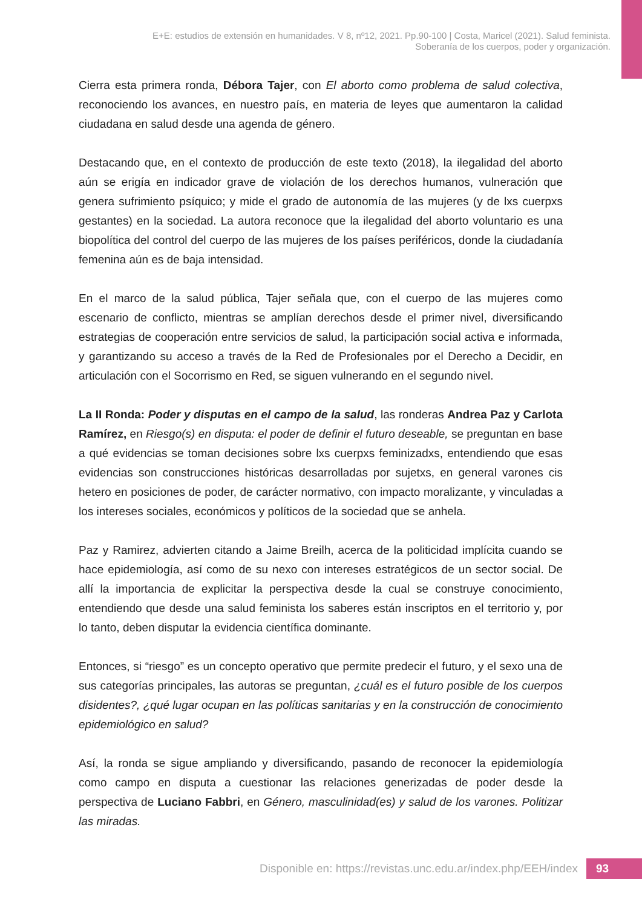E+E: estudios de extensión en humanidades. V 8, nº12, 2021. Pp.90-100 | Costa, Maricel (2021). Salud feminista.
Soberanía de los cuerpos, poder y organización.
Cierra esta primera ronda, Débora Tajer, con El aborto como problema de salud colectiva, reconociendo los avances, en nuestro país, en materia de leyes que aumentaron la calidad ciudadana en salud desde una agenda de género.
Destacando que, en el contexto de producción de este texto (2018), la ilegalidad del aborto aún se erigía en indicador grave de violación de los derechos humanos, vulneración que genera sufrimiento psíquico; y mide el grado de autonomía de las mujeres (y de lxs cuerpxs gestantes) en la sociedad. La autora reconoce que la ilegalidad del aborto voluntario es una biopolítica del control del cuerpo de las mujeres de los países periféricos, donde la ciudadanía femenina aún es de baja intensidad.
En el marco de la salud pública, Tajer señala que, con el cuerpo de las mujeres como escenario de conflicto, mientras se amplían derechos desde el primer nivel, diversificando estrategias de cooperación entre servicios de salud, la participación social activa e informada, y garantizando su acceso a través de la Red de Profesionales por el Derecho a Decidir, en articulación con el Socorrismo en Red, se siguen vulnerando en el segundo nivel.
La II Ronda: Poder y disputas en el campo de la salud, las ronderas Andrea Paz y Carlota Ramírez, en Riesgo(s) en disputa: el poder de definir el futuro deseable, se preguntan en base a qué evidencias se toman decisiones sobre lxs cuerpxs feminizadxs, entendiendo que esas evidencias son construcciones históricas desarrolladas por sujetxs, en general varones cis hetero en posiciones de poder, de carácter normativo, con impacto moralizante, y vinculadas a los intereses sociales, económicos y políticos de la sociedad que se anhela.
Paz y Ramirez, advierten citando a Jaime Breilh, acerca de la politicidad implícita cuando se hace epidemiología, así como de su nexo con intereses estratégicos de un sector social. De allí la importancia de explicitar la perspectiva desde la cual se construye conocimiento, entendiendo que desde una salud feminista los saberes están inscriptos en el territorio y, por lo tanto, deben disputar la evidencia científica dominante.
Entonces, si “riesgo” es un concepto operativo que permite predecir el futuro, y el sexo una de sus categorías principales, las autoras se preguntan, ¿cuál es el futuro posible de los cuerpos disidentes?, ¿qué lugar ocupan en las políticas sanitarias y en la construcción de conocimiento epidemiológico en salud?
Así, la ronda se sigue ampliando y diversificando, pasando de reconocer la epidemiología como campo en disputa a cuestionar las relaciones generizadas de poder desde la perspectiva de Luciano Fabbri, en Género, masculinidad(es) y salud de los varones. Politizar las miradas.
Disponible en: https://revistas.unc.edu.ar/index.php/EEH/index
93